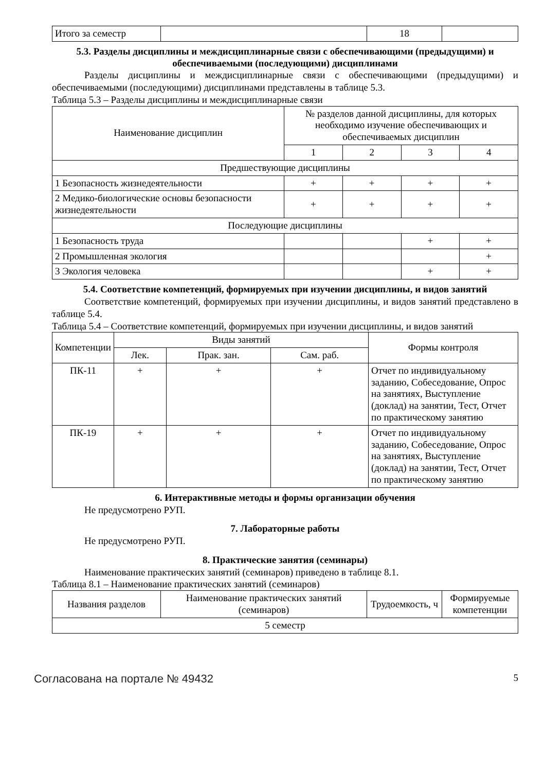| Итого за семестр | | 18 | |
5.3. Разделы дисциплины и междисциплинарные связи с обеспечивающими (предыдущими) и обеспечиваемыми (последующими) дисциплинами
Разделы дисциплины и междисциплинарные связи с обеспечивающими (предыдущими) и обеспечиваемыми (последующими) дисциплинами представлены в таблице 5.3.
Таблица 5.3 – Разделы дисциплины и междисциплинарные связи
| Наименование дисциплин | № разделов данной дисциплины, для которых необходимо изучение обеспечивающих и обеспечиваемых дисциплин | | | |
| --- | --- | --- | --- | --- |
| | 1 | 2 | 3 | 4 |
| Предшествующие дисциплины | | | | |
| 1 Безопасность жизнедеятельности | + | + | + | + |
| 2 Медико-биологические основы безопасности жизнедеятельности | + | + | + | + |
| Последующие дисциплины | | | | |
| 1 Безопасность труда | | | + | + |
| 2 Промышленная экология | | | | + |
| 3 Экология человека | | | + | + |
5.4. Соответствие компетенций, формируемых при изучении дисциплины, и видов занятий
Соответствие компетенций, формируемых при изучении дисциплины, и видов занятий представлено в таблице 5.4.
Таблица 5.4 – Соответствие компетенций, формируемых при изучении дисциплины, и видов занятий
| Компетенции | Виды занятий | | | Формы контроля |
| --- | --- | --- | --- | --- |
| | Лек. | Прак. зан. | Сам. раб. | |
| ПК-11 | + | + | + | Отчет по индивидуальному заданию, Собеседование, Опрос на занятиях, Выступление (доклад) на занятии, Тест, Отчет по практическому занятию |
| ПК-19 | + | + | + | Отчет по индивидуальному заданию, Собеседование, Опрос на занятиях, Выступление (доклад) на занятии, Тест, Отчет по практическому занятию |
6. Интерактивные методы и формы организации обучения
Не предусмотрено РУП.
7. Лабораторные работы
Не предусмотрено РУП.
8. Практические занятия (семинары)
Наименование практических занятий (семинаров) приведено в таблице 8.1.
Таблица 8.1 – Наименование практических занятий (семинаров)
| Названия разделов | Наименование практических занятий (семинаров) | Трудоемкость, ч | Формируемые компетенции |
| --- | --- | --- | --- |
| 5 семестр | | | |
Согласована на портале № 49432 5